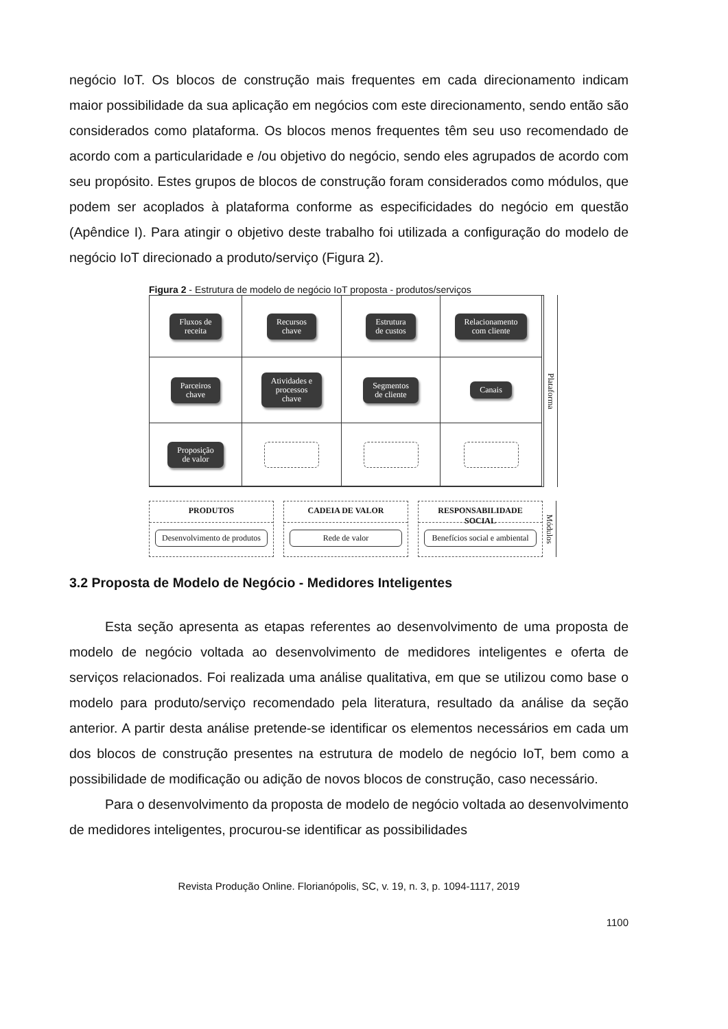negócio IoT. Os blocos de construção mais frequentes em cada direcionamento indicam maior possibilidade da sua aplicação em negócios com este direcionamento, sendo então são considerados como plataforma. Os blocos menos frequentes têm seu uso recomendado de acordo com a particularidade e /ou objetivo do negócio, sendo eles agrupados de acordo com seu propósito. Estes grupos de blocos de construção foram considerados como módulos, que podem ser acoplados à plataforma conforme as especificidades do negócio em questão (Apêndice I). Para atingir o objetivo deste trabalho foi utilizada a configuração do modelo de negócio IoT direcionado a produto/serviço (Figura 2).
Figura 2 - Estrutura de modelo de negócio IoT proposta - produtos/serviços
Fluxos de
receita
Recursos
chave
Estrutura
de custos
Relacionamento
com cliente
Parceiros
chave
Atividades e
processos
chave
Segmentos
de cliente
Canais
Proposição
de valor
Plataforma
PRODUTOS
Desenvolvimento de produtos
CADEIA DE VALOR
Rede de valor
RESPONSABILIDADE SOCIAL
Benefícios social e ambiental
Módulos
3.2 Proposta de Modelo de Negócio - Medidores Inteligentes
Esta seção apresenta as etapas referentes ao desenvolvimento de uma proposta de modelo de negócio voltada ao desenvolvimento de medidores inteligentes e oferta de serviços relacionados. Foi realizada uma análise qualitativa, em que se utilizou como base o modelo para produto/serviço recomendado pela literatura, resultado da análise da seção anterior. A partir desta análise pretende-se identificar os elementos necessários em cada um dos blocos de construção presentes na estrutura de modelo de negócio IoT, bem como a possibilidade de modificação ou adição de novos blocos de construção, caso necessário.
Para o desenvolvimento da proposta de modelo de negócio voltada ao desenvolvimento de medidores inteligentes, procurou-se identificar as possibilidades
Revista Produção Online. Florianópolis, SC, v. 19, n. 3, p. 1094-1117, 2019
1100